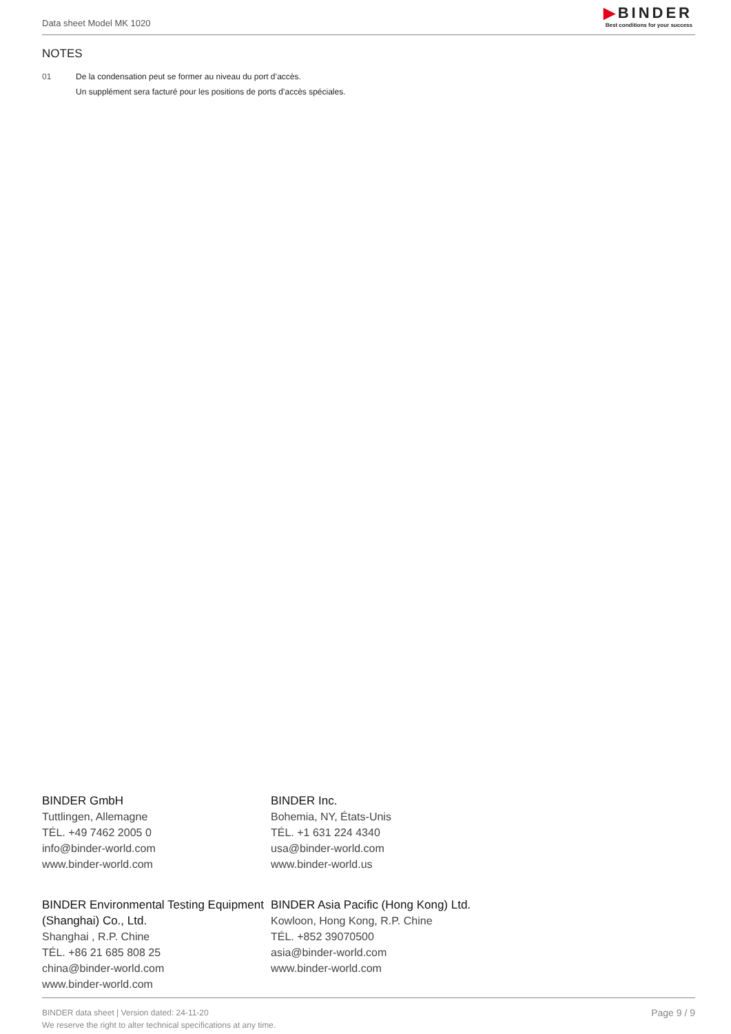Data sheet Model MK 1020
▶BINDER
Best conditions for your success
NOTES
01 De la condensation peut se former au niveau du port d’accès.
Un supplément sera facturé pour les positions de ports d’accès spéciales.
BINDER GmbH
Tuttlingen, Allemagne
TÉL. +49 7462 2005 0
info@binder-world.com
www.binder-world.com
BINDER Inc.
Bohemia, NY, États-Unis
TÉL. +1 631 224 4340
usa@binder-world.com
www.binder-world.us
BINDER Environmental Testing Equipment (Shanghai) Co., Ltd.
Shanghai , R.P. Chine
TÉL. +86 21 685 808 25
china@binder-world.com
www.binder-world.com
BINDER Asia Pacific (Hong Kong) Ltd.
Kowloon, Hong Kong, R.P. Chine
TÉL. +852 39070500
asia@binder-world.com
www.binder-world.com
BINDER data sheet | Version dated: 24-11-20
We reserve the right to alter technical specifications at any time.
Page 9 / 9